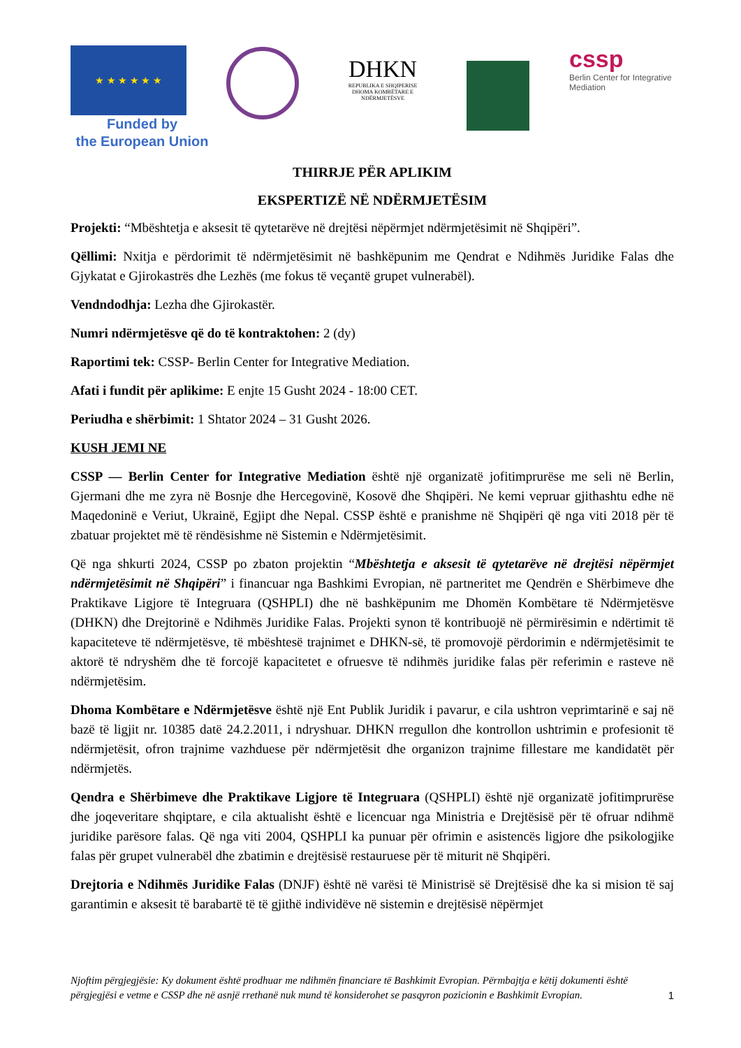★ ★ ★ ★ ★ ★
Funded by
the European Union
DHKN
REPUBLIKA E SHQIPERISE
DHOMA KOMBËTARE E NDËRMJETËSVE
cssp
Berlin Center for Integrative Mediation
THIRRJE PËR APLIKIM
EKSPERTIZË NË NDËRMJETËSIM
Projekti: “Mbështetja e aksesit të qytetarëve në drejtësi nëpërmjet ndërmjetësimit në Shqipëri”.
Qëllimi: Nxitja e përdorimit të ndërmjetësimit në bashkëpunim me Qendrat e Ndihmës Juridike Falas dhe Gjykatat e Gjirokastrës dhe Lezhës (me fokus të veçantë grupet vulnerabël).
Vendndodhja: Lezha dhe Gjirokastër.
Numri ndërmjetësve që do të kontraktohen: 2 (dy)
Raportimi tek: CSSP- Berlin Center for Integrative Mediation.
Afati i fundit për aplikime: E enjte 15 Gusht 2024 - 18:00 CET.
Periudha e shërbimit: 1 Shtator 2024 – 31 Gusht 2026.
KUSH JEMI NE
CSSP — Berlin Center for Integrative Mediation është një organizatë jofitimprurëse me seli në Berlin, Gjermani dhe me zyra në Bosnje dhe Hercegovinë, Kosovë dhe Shqipëri. Ne kemi vepruar gjithashtu edhe në Maqedoninë e Veriut, Ukrainë, Egjipt dhe Nepal. CSSP është e pranishme në Shqipëri që nga viti 2018 për të zbatuar projektet më të rëndësishme në Sistemin e Ndërmjetësimit.
Që nga shkurti 2024, CSSP po zbaton projektin “Mbështetja e aksesit të qytetarëve në drejtësi nëpërmjet ndërmjetësimit në Shqipëri” i financuar nga Bashkimi Evropian, në partneritet me Qendrën e Shërbimeve dhe Praktikave Ligjore të Integruara (QSHPLI) dhe në bashkëpunim me Dhomën Kombëtare të Ndërmjetësve (DHKN) dhe Drejtorinë e Ndihmës Juridike Falas. Projekti synon të kontribuojë në përmirësimin e ndërtimit të kapaciteteve të ndërmjetësve, të mbështesë trajnimet e DHKN-së, të promovojë përdorimin e ndërmjetësimit te aktorë të ndryshëm dhe të forcojë kapacitetet e ofruesve të ndihmës juridike falas për referimin e rasteve në ndërmjetësim.
Dhoma Kombëtare e Ndërmjetësve është një Ent Publik Juridik i pavarur, e cila ushtron veprimtarinë e saj në bazë të ligjit nr. 10385 datë 24.2.2011, i ndryshuar. DHKN rregullon dhe kontrollon ushtrimin e profesionit të ndërmjetësit, ofron trajnime vazhduese për ndërmjetësit dhe organizon trajnime fillestare me kandidatët për ndërmjetës.
Qendra e Shërbimeve dhe Praktikave Ligjore të Integruara (QSHPLI) është një organizatë jofitimprurëse dhe joqeveritare shqiptare, e cila aktualisht është e licencuar nga Ministria e Drejtësisë për të ofruar ndihmë juridike parësore falas. Që nga viti 2004, QSHPLI ka punuar për ofrimin e asistencës ligjore dhe psikologjike falas për grupet vulnerabël dhe zbatimin e drejtësisë restauruese për të miturit në Shqipëri.
Drejtoria e Ndihmës Juridike Falas (DNJF) është në varësi të Ministrisë së Drejtësisë dhe ka si mision të saj garantimin e aksesit të barabartë të të gjithë individëve në sistemin e drejtësisë nëpërmjet
Njoftim përgjegjësie: Ky dokument është prodhuar me ndihmën financiare të Bashkimit Evropian. Përmbajtja e këtij dokumenti është përgjegjësi e vetme e CSSP dhe në asnjë rrethanë nuk mund të konsiderohet se pasqyron pozicionin e Bashkimit Evropian.
1